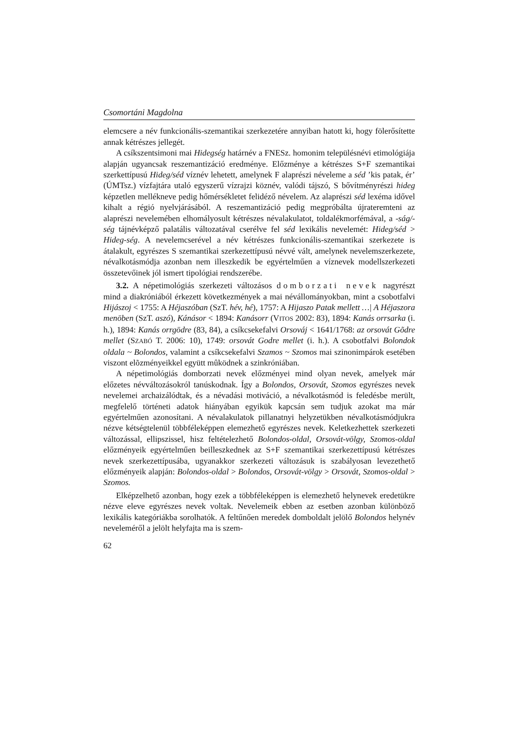Csomortáni Magdolna
elemcsere a név funkcionális-szemantikai szerkezetére annyiban hatott ki, hogy fölerősítette annak kétrészes jellegét.
A csíkszentsimoni mai Hidegség határnév a FNESz. homonim településnévi etimológiája alapján ugyancsak reszemantizáció eredménye. Előzménye a kétrészes S+F szemantikai szerkettípusú Hideg/séd víznév lehetett, amelynek F alaprészi néveleme a séd ’kis patak, ér’ (ÚMTsz.) vízfajtára utaló egyszerű vízrajzi köznév, valódi tájszó, S bővítményrészi hideg képzetlen mellékneve pedig hőmérsékletet felidéző nével­em. Az alaprészi séd lexéma idővel kihalt a régió nyelvjárásából. A reszemantizáció pedig megpróbálta újrateremteni az alaprészi nevelemében elhomályosult kétrészes névalakulatot, toldalékmorfémával, a -ság/-ség tájnévképző palatális változatával cserélve fel séd lexikális nevelemét: Hideg/séd > Hideg-ség. A nevelemcserével a név kétrészes funkcionális-szemantikai szerkezete is átalakult, egyrészes S szemantikai szerkezettípusú névvé vált, amelynek nevelemszerkezete, névalkotásmódja azonban nem illeszkedik be egyértelműen a víznevek modellszerkezeti összetevőinek jól ismert tipológiai rendszerébe.
3.2. A népetimológiás szerkezeti változásos domborzati nevek nagyrészt mind a diakróniából érkezett következmények a mai névállományokban, mint a csobotfalvi Hijászoj < 1755: A Héjaszóban (SzT. hév, hé), 1757: A Hijaszo Patak mellett …| A Héjaszora menöben (SzT. aszó), Kánásor < 1894: Kanásorr (VITOS 2002: 83), 1894: Kanás orrsarka (i. h.), 1894: Kanás orrgödre (83, 84), a csíkcsekefalvi Orsováj < 1641/1768: az orsovát Gõdre mellet (SZABÓ T. 2006: 10), 1749: orsovát Godre mellet (i. h.). A csobotfalvi Bolondok oldala ~ Bolondos, valamint a csíkcsekefalvi Szamos ~ Szomos mai szinonimpárok esetében viszont elõzményeikkel együtt mûködnek a szinkróniában.
A népetimológiás domborzati nevek előzményei mind olyan nevek, amelyek már előzetes névváltozásokról tanúskodnak. Így a Bolondos, Orsovát, Szomos egyrészes nevek nevelemei archaizálódtak, és a névadási motiváció, a névalkotásmód is feledésbe merült, megfelelő történeti adatok hiányában egyikük kapcsán sem tudjuk azokat ma már egyértelműen azonosítani. A névalakulatok pillanatnyi helyzetükben névalkotásmódjukra nézve kétségtelenül többféleképpen elemezhető egyrészes nevek. Keletkezhettek szerkezeti változással, ellipszissel, hisz feltételezhető Bolondos-oldal, Orsovát-völgy, Szomos-oldal előzményeik egyértelműen beilleszkednek az S+F szemantikai szerkezettípusú kétrészes nevek szerkezettípusába, ugyanakkor szerkezeti változásuk is szabályosan levezethető előzményeik alapján: Bolondos-oldal > Bolondos, Orsovát-völgy > Orsovát, Szomos-oldal > Szomos.
Elképzelhető azonban, hogy ezek a többféleképpen is elemezhető helynevek eredetükre nézve eleve egyrészes nevek voltak. Nevelemeik ebben az esetben azonban különböző lexikális kategóriákba sorolhatók. A feltűnően meredek domboldalt jelölő Bolondos helynév neveleméről a jelölt helyfajta ma is szem-
62